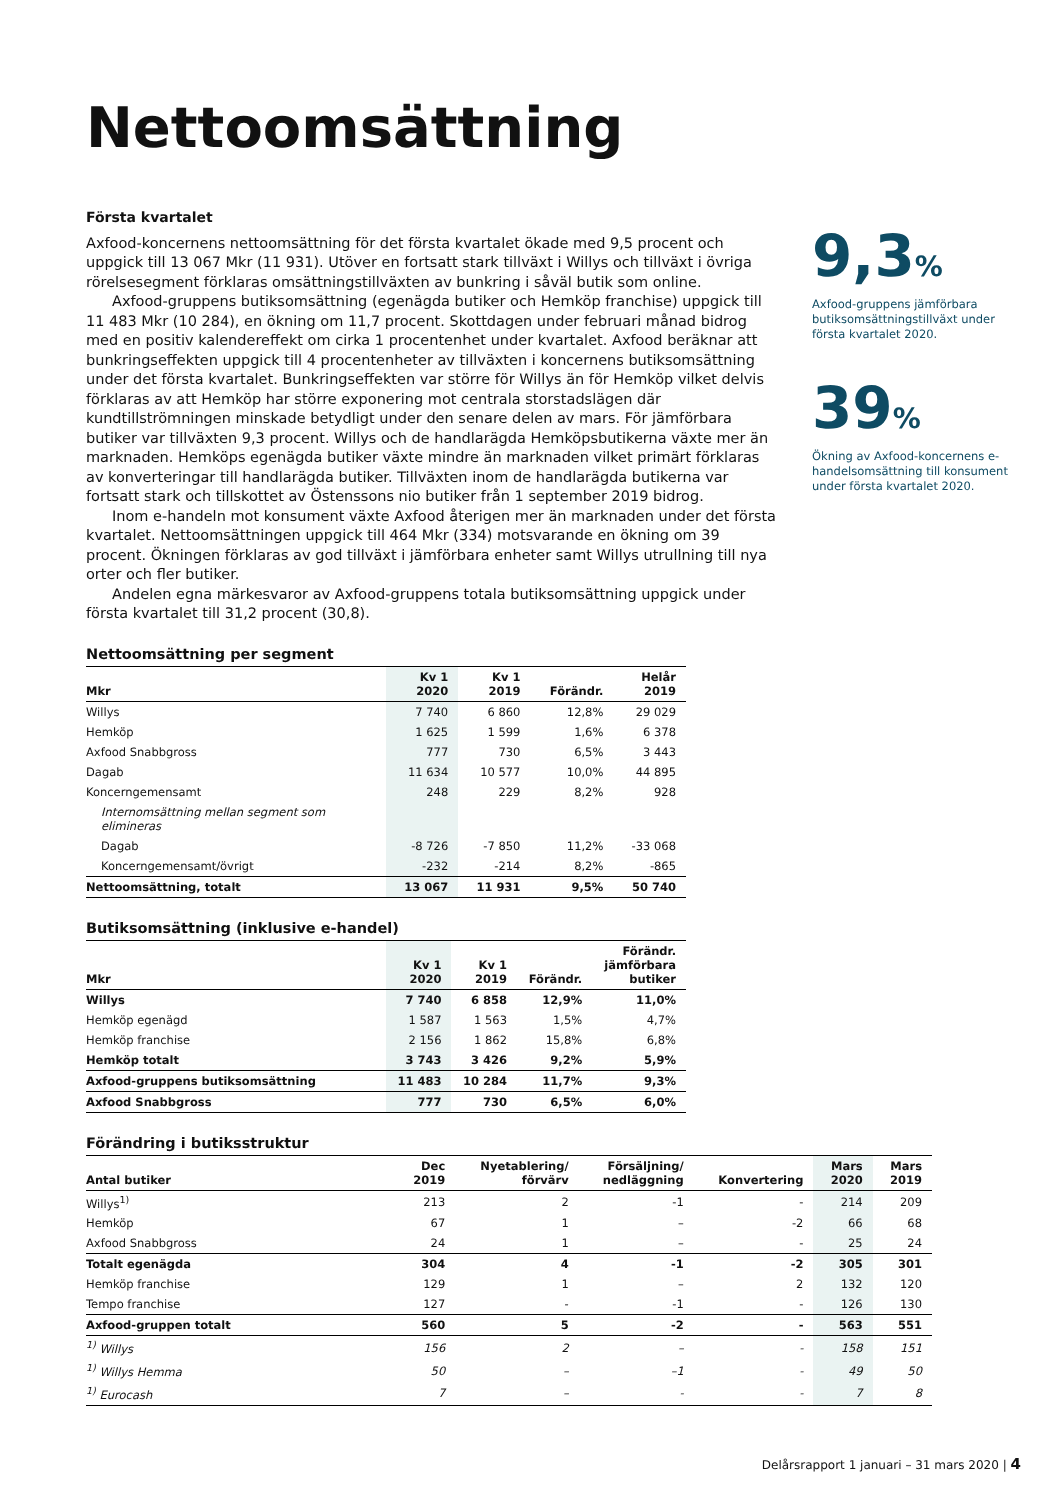Nettoomsättning
Första kvartalet
Axfood-koncernens nettoomsättning för det första kvartalet ökade med 9,5 procent och uppgick till 13 067 Mkr (11 931). Utöver en fortsatt stark tillväxt i Willys och tillväxt i övriga rörelsesegment förklaras omsättningstillväxten av bunkring i såväl butik som online.
Axfood-gruppens butiksomsättning (egenägda butiker och Hemköp franchise) uppgick till 11 483 Mkr (10 284), en ökning om 11,7 procent. Skottdagen under februari månad bidrog med en positiv kalendereffekt om cirka 1 procentenhet under kvartalet. Axfood beräknar att bunkringseffekten uppgick till 4 procentenheter av tillväxten i koncernens butiksomsättning under det första kvartalet. Bunkringseffekten var större för Willys än för Hemköp vilket delvis förklaras av att Hemköp har större exponering mot centrala storstadslägen där kundtillströmningen minskade betydligt under den senare delen av mars. För jämförbara butiker var tillväxten 9,3 procent. Willys och de handlarägda Hemköpsbutikerna växte mer än marknaden. Hemköps egenägda butiker växte mindre än marknaden vilket primärt förklaras av konverteringar till handlarägda butiker. Tillväxten inom de handlarägda butikerna var fortsatt stark och tillskottet av Östenssons nio butiker från 1 september 2019 bidrog.
Inom e-handeln mot konsument växte Axfood återigen mer än marknaden under det första kvartalet. Nettoomsättningen uppgick till 464 Mkr (334) motsvarande en ökning om 39 procent. Ökningen förklaras av god tillväxt i jämförbara enheter samt Willys utrullning till nya orter och fler butiker.
Andelen egna märkesvaror av Axfood-gruppens totala butiksomsättning uppgick under första kvartalet till 31,2 procent (30,8).
9,3%
Axfood-gruppens jämförbara butiksomsättningstillväxt under första kvartalet 2020.
39%
Ökning av Axfood-koncernens e-handelsomsättning till konsument under första kvartalet 2020.
Nettoomsättning per segment
| Mkr | Kv 1 2020 | Kv 1 2019 | Förändr. | Helår 2019 |
| --- | --- | --- | --- | --- |
| Willys | 7 740 | 6 860 | 12,8% | 29 029 |
| Hemköp | 1 625 | 1 599 | 1,6% | 6 378 |
| Axfood Snabbgross | 777 | 730 | 6,5% | 3 443 |
| Dagab | 11 634 | 10 577 | 10,0% | 44 895 |
| Koncerngemensamt | 248 | 229 | 8,2% | 928 |
| Internomsättning mellan segment som elimineras | | | | |
| Dagab | -8 726 | -7 850 | 11,2% | -33 068 |
| Koncerngemensamt/övrigt | -232 | -214 | 8,2% | -865 |
| Nettoomsättning, totalt | 13 067 | 11 931 | 9,5% | 50 740 |
Butiksomsättning (inklusive e-handel)
| Mkr | Kv 1 2020 | Kv 1 2019 | Förändr. | Förändr. jämförbara butiker |
| --- | --- | --- | --- | --- |
| Willys | 7 740 | 6 858 | 12,9% | 11,0% |
| Hemköp egenägd | 1 587 | 1 563 | 1,5% | 4,7% |
| Hemköp franchise | 2 156 | 1 862 | 15,8% | 6,8% |
| Hemköp totalt | 3 743 | 3 426 | 9,2% | 5,9% |
| Axfood-gruppens butiksomsättning | 11 483 | 10 284 | 11,7% | 9,3% |
| Axfood Snabbgross | 777 | 730 | 6,5% | 6,0% |
Förändring i butiksstruktur
| Antal butiker | Dec 2019 | Nyetablering/ förvärv | Försäljning/ nedläggning | Konvertering | Mars 2020 | Mars 2019 |
| --- | --- | --- | --- | --- | --- | --- |
| Willys<sup>1)</sup> | 213 | 2 | -1 | - | 214 | 209 |
| Hemköp | 67 | 1 | – | -2 | 66 | 68 |
| Axfood Snabbgross | 24 | 1 | – | - | 25 | 24 |
| Totalt egenägda | 304 | 4 | -1 | -2 | 305 | 301 |
| Hemköp franchise | 129 | 1 | – | 2 | 132 | 120 |
| Tempo franchise | 127 | - | -1 | - | 126 | 130 |
| Axfood-gruppen totalt | 560 | 5 | -2 | - | 563 | 551 |
| <sup>1)</sup> Willys | 156 | 2 | – | - | 158 | 151 |
| <sup>1)</sup> Willys Hemma | 50 | – | –1 | - | 49 | 50 |
| <sup>1)</sup> Eurocash | 7 | – | - | - | 7 | 8 |
Delårsrapport 1 januari – 31 mars 2020 | 4